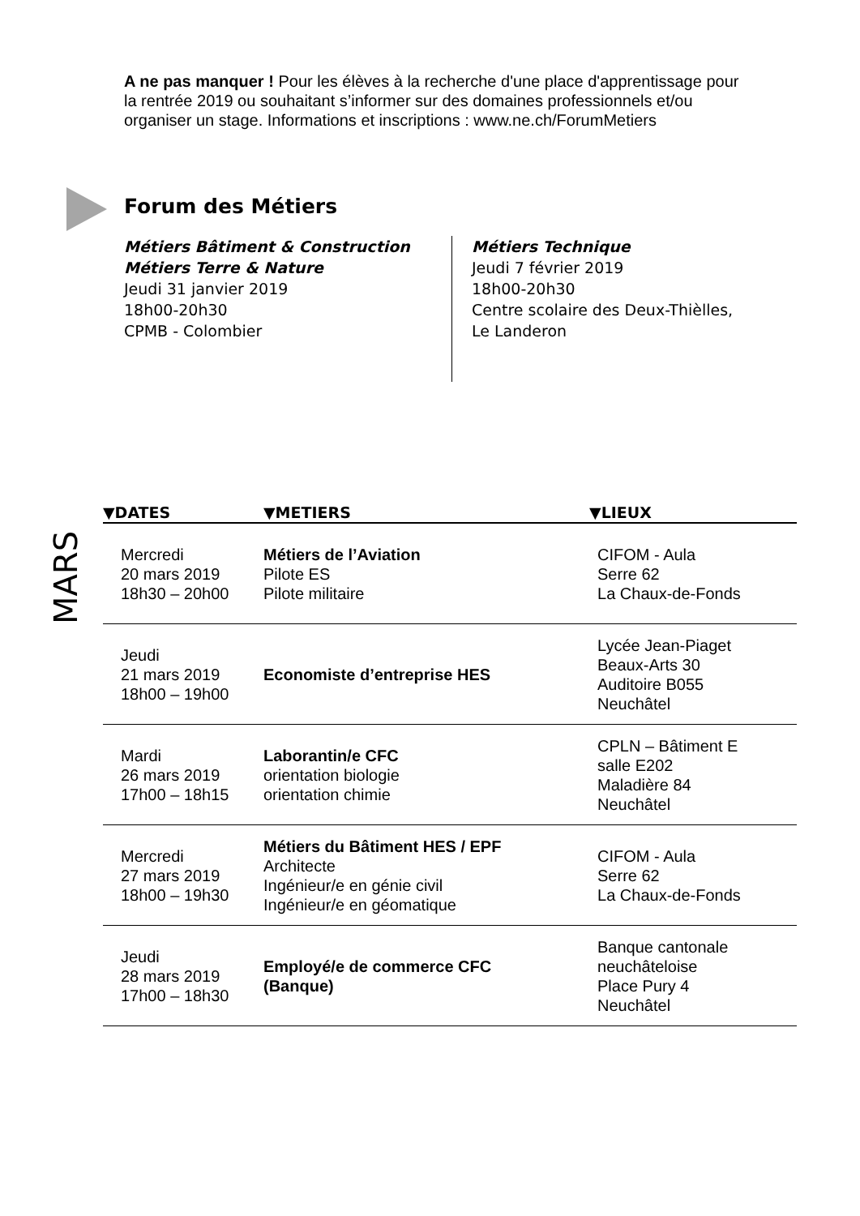A ne pas manquer ! Pour les élèves à la recherche d'une place d'apprentissage pour la rentrée 2019 ou souhaitant s’informer sur des domaines professionnels et/ou organiser un stage. Informations et inscriptions : www.ne.ch/ForumMetiers
Forum des Métiers
Métiers Bâtiment & Construction
Métiers Terre & Nature
Jeudi 31 janvier 2019
18h00-20h30
CPMB - Colombier
Métiers Technique
Jeudi 7 février 2019
18h00-20h30
Centre scolaire des Deux-Thièlles,
Le Landeron
MARS
| ▼DATES | ▼METIERS | ▼LIEUX |
| --- | --- | --- |
| Mercredi 20 mars 2019 18h30 – 20h00 | Métiers de l’Aviation Pilote ES Pilote militaire | CIFOM - Aula Serre 62 La Chaux-de-Fonds |
| Jeudi 21 mars 2019 18h00 – 19h00 | Economiste d’entreprise HES | Lycée Jean-Piaget Beaux-Arts 30 Auditoire B055 Neuchâtel |
| Mardi 26 mars 2019 17h00 – 18h15 | Laborantin/e CFC orientation biologie orientation chimie | CPLN – Bâtiment E salle E202 Maladière 84 Neuchâtel |
| Mercredi 27 mars 2019 18h00 – 19h30 | Métiers du Bâtiment HES / EPF Architecte Ingénieur/e en génie civil Ingénieur/e en géomatique | CIFOM - Aula Serre 62 La Chaux-de-Fonds |
| Jeudi 28 mars 2019 17h00 – 18h30 | Employé/e de commerce CFC (Banque) | Banque cantonale neuchâteloise Place Pury 4 Neuchâtel |